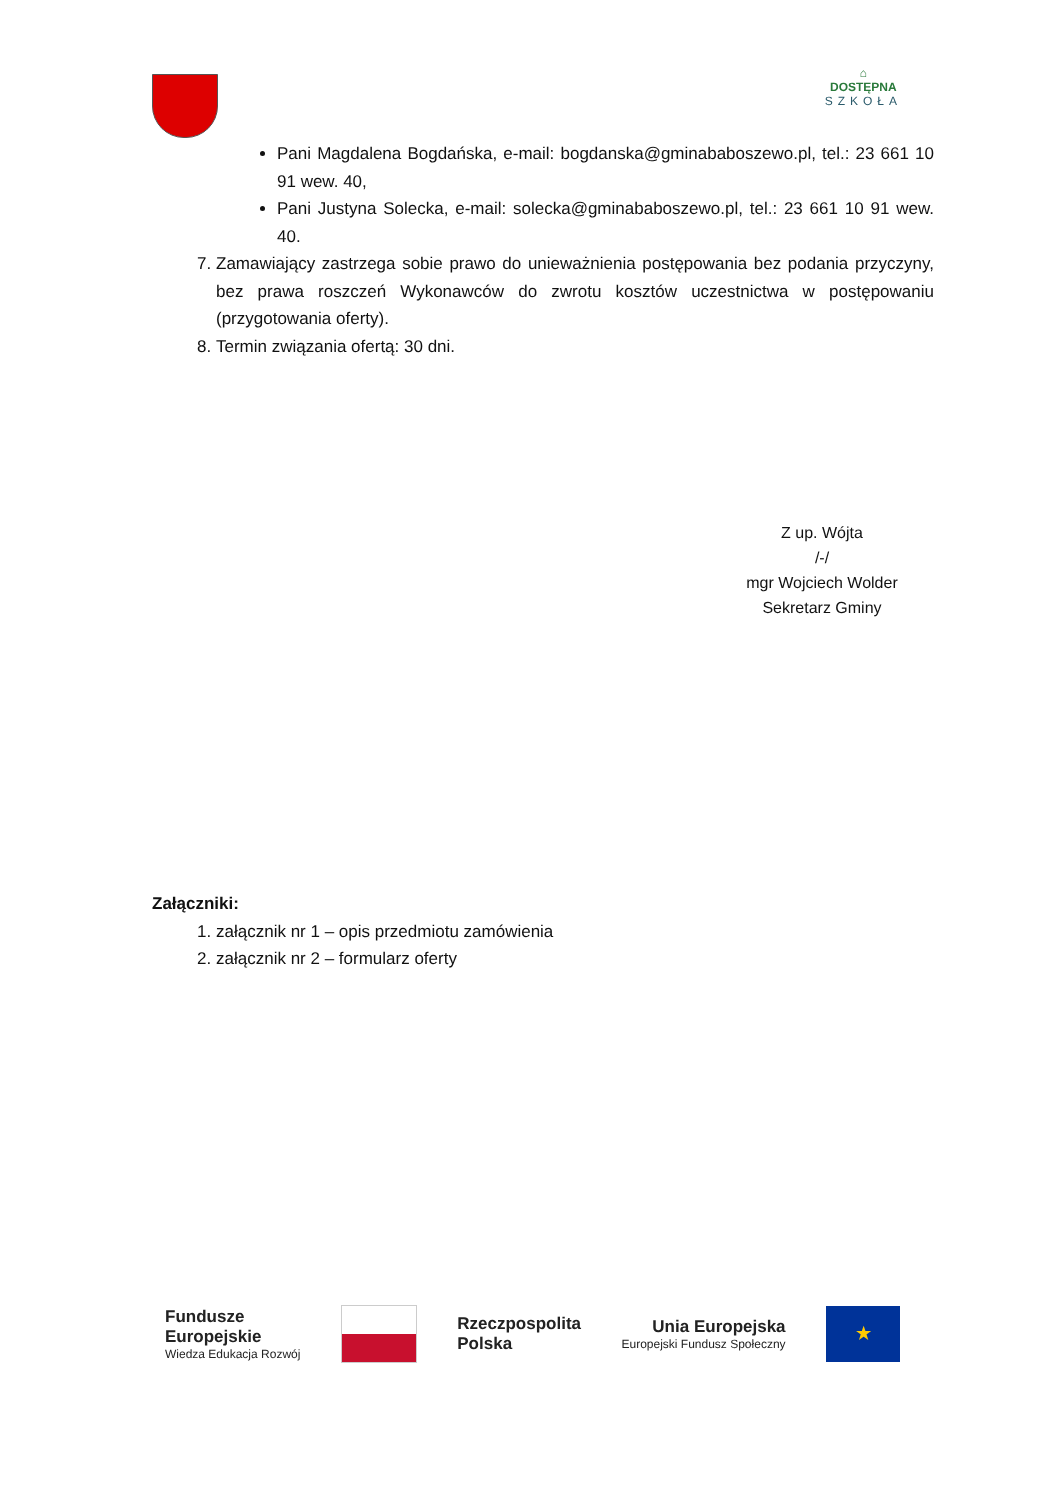⌂
DOSTĘPNA
SZKOŁA
Pani Magdalena Bogdańska, e-mail: bogdanska@gminababoszewo.pl, tel.: 23 661 10 91 wew. 40,
Pani Justyna Solecka, e-mail: solecka@gminababoszewo.pl, tel.: 23 661 10 91 wew. 40.
7. Zamawiający zastrzega sobie prawo do unieważnienia postępowania bez podania przyczyny, bez prawa roszczeń Wykonawców do zwrotu kosztów uczestnictwa w postępowaniu (przygotowania oferty).
8. Termin związania ofertą: 30 dni.
Z up. Wójta
/-/
mgr Wojciech Wolder
Sekretarz Gminy
Załączniki:
1. załącznik nr 1 – opis przedmiotu zamówienia
2. załącznik nr 2 – formularz oferty
Fundusze
Europejskie
Wiedza Edukacja Rozwój
Rzeczpospolita
Polska
Unia Europejska
Europejski Fundusz Społeczny
★